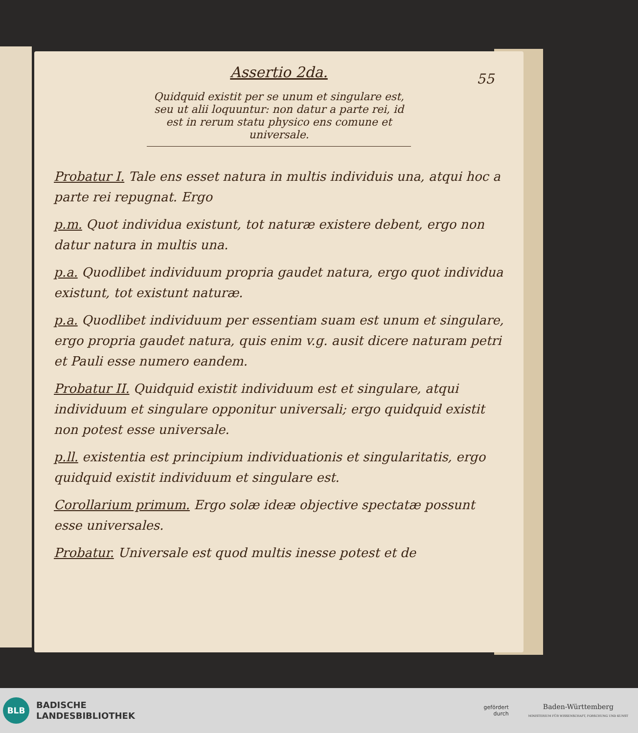55
Assertio 2da.
Quidquid existit per se unum et singulare est, seu ut alii loquuntur: non datur a parte rei, id est in rerum statu physico ens comune et universale.
Probatur I. Tale ens esset natura in multis individuis una, atqui hoc a parte rei repugnat. Ergo
p.m. Quot individua existunt, tot naturæ existere debent, ergo non datur natura in multis una.
p.a. Quodlibet individuum propria gaudet natura, ergo quot individua existunt, tot existunt naturæ.
p.a. Quodlibet individuum per essentiam suam est unum et singulare, ergo propria gaudet natura, quis enim v.g. ausit dicere naturam petri et Pauli esse numero eandem.
Probatur II. Quidquid existit individuum est et singulare, atqui individuum et singulare opponitur universali; ergo quidquid existit non potest esse universale.
p.ll. existentia est principium individuationis et singularitatis, ergo quidquid existit individuum et singulare est.
Corollarium primum. Ergo solæ ideæ objective spectatæ possunt esse universales.
Probatur. Universale est quod multis inesse potest et de
BLB
BADISCHE
LANDESBIBLIOTHEK
gefördert
durch
Baden-Württemberg
MINISTERIUM FÜR WISSENSCHAFT, FORSCHUNG UND KUNST